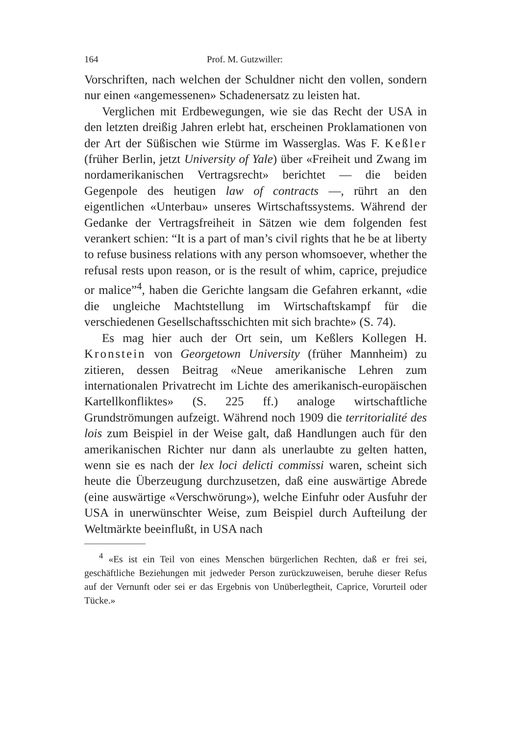164 Prof. M. Gutzwiller:
Vorschriften, nach welchen der Schuldner nicht den vollen, sondern nur einen «angemessenen» Schadenersatz zu leisten hat.
Verglichen mit Erdbewegungen, wie sie das Recht der USA in den letzten dreißig Jahren erlebt hat, erscheinen Proklamationen von der Art der Süßischen wie Stürme im Wasserglas. Was F. Keßler (früher Berlin, jetzt University of Yale) über «Freiheit und Zwang im nordamerikanischen Vertragsrecht» berichtet — die beiden Gegenpole des heutigen law of contracts —, rührt an den eigentlichen «Unterbau» unseres Wirtschaftssystems. Während der Gedanke der Vertragsfreiheit in Sätzen wie dem folgenden fest verankert schien: “It is a part of man’s civil rights that he be at liberty to refuse business relations with any person whomsoever, whether the refusal rests upon reason, or is the result of whim, caprice, prejudice or malice”<sup>4</sup>, haben die Gerichte langsam die Gefahren erkannt, «die die ungleiche Machtstellung im Wirtschaftskampf für die verschiedenen Gesellschaftsschichten mit sich brachte» (S. 74).
Es mag hier auch der Ort sein, um Keßlers Kollegen H. Kronstein von Georgetown University (früher Mannheim) zu zitieren, dessen Beitrag «Neue amerikanische Lehren zum internationalen Privatrecht im Lichte des amerikanisch-europäischen Kartellkonfliktes» (S. 225 ff.) analoge wirtschaftliche Grundströmungen aufzeigt. Während noch 1909 die territorialité des lois zum Beispiel in der Weise galt, daß Handlungen auch für den amerikanischen Richter nur dann als unerlaubte zu gelten hatten, wenn sie es nach der lex loci delicti commissi waren, scheint sich heute die Überzeugung durchzusetzen, daß eine auswärtige Abrede (eine auswärtige «Verschwörung»), welche Einfuhr oder Ausfuhr der USA in unerwünschter Weise, zum Beispiel durch Aufteilung der Weltmärkte beeinflußt, in USA nach
<sup>4</sup> «Es ist ein Teil von eines Menschen bürgerlichen Rechten, daß er frei sei, geschäftliche Beziehungen mit jedweder Person zurückzuweisen, beruhe dieser Refus auf der Vernunft oder sei er das Ergebnis von Unüberlegtheit, Caprice, Vorurteil oder Tücke.»